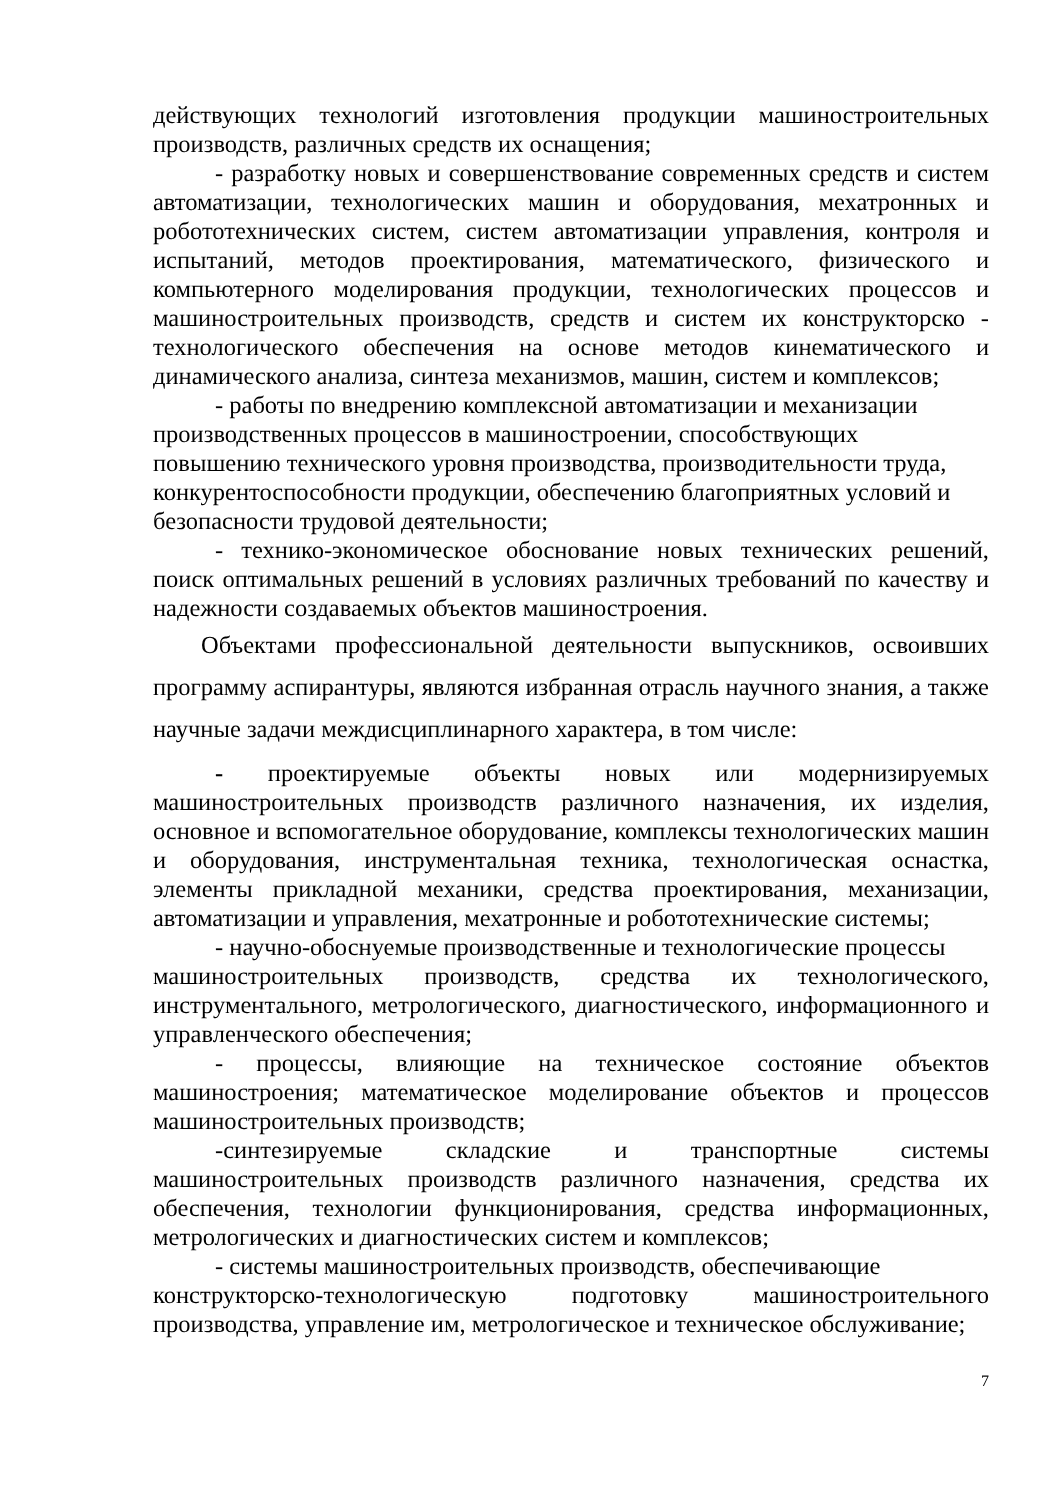действующих технологий изготовления продукции машиностроительных производств, различных средств их оснащения;
- разработку новых и совершенствование современных средств и систем автоматизации, технологических машин и оборудования, мехатронных и робототехнических систем, систем автоматизации управления, контроля и испытаний, методов проектирования, математического, физического и компьютерного моделирования продукции, технологических процессов и машиностроительных производств, средств и систем их конструкторско - технологического обеспечения на основе методов кинематического и динамического анализа, синтеза механизмов, машин, систем и комплексов;
- работы по внедрению комплексной автоматизации и механизации
производственных процессов в машиностроении, способствующих
повышению технического уровня производства, производительности труда, конкурентоспособности продукции, обеспечению благоприятных условий и безопасности трудовой деятельности;
- технико-экономическое обоснование новых технических решений, поиск оптимальных решений в условиях различных требований по качеству и надежности создаваемых объектов машиностроения.
Объектами профессиональной деятельности выпускников, освоивших программу аспирантуры, являются избранная отрасль научного знания, а также научные задачи междисциплинарного характера, в том числе:
- проектируемые объекты новых или модернизируемых машиностроительных производств различного назначения, их изделия, основное и вспомогательное оборудование, комплексы технологических машин и оборудования, инструментальная техника, технологическая оснастка, элементы прикладной механики, средства проектирования, механизации, автоматизации и управления, мехатронные и робототехнические системы;
- научно-обоснуемые производственные и технологические процессы
машиностроительных производств, средства их технологического, инструментального, метрологического, диагностического, информационного и управленческого обеспечения;
- процессы, влияющие на техническое состояние объектов машиностроения; математическое моделирование объектов и процессов машиностроительных производств;
-синтезируемые складские и транспортные системы машиностроительных производств различного назначения, средства их обеспечения, технологии функционирования, средства информационных, метрологических и диагностических систем и комплексов;
- системы машиностроительных производств, обеспечивающие
конструкторско-технологическую подготовку машиностроительного производства, управление им, метрологическое и техническое обслуживание;
7